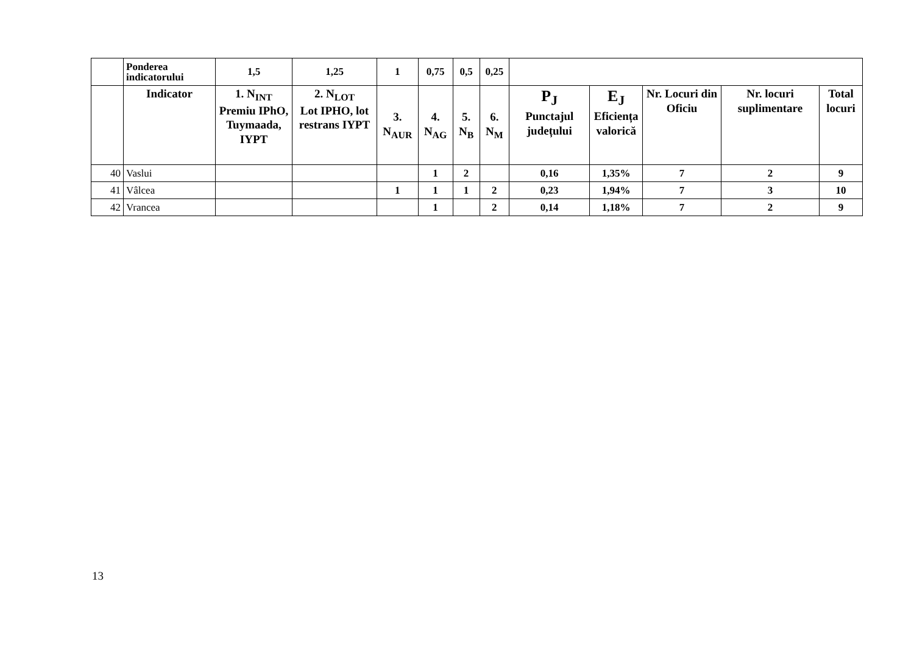| | Ponderea indicatorului | 1,5 | 1,25 | 1 | 0,75 | 0,5 | 0,25 | | | | | |
| --- | --- | --- | --- | --- | --- | --- | --- | --- | --- | --- | --- | --- |
| | Indicator | 1. N<sub>INT</sub> Premiu IPhO, Tuymaada, IYPT | 2. N<sub>LOT</sub> Lot IPHO, lot restrans IYPT | 3. N<sub>AUR</sub> | 4. N<sub>AG</sub> | 5. N<sub>B</sub> | 6. N<sub>M</sub> | P<sub>J</sub> Punctajul județului | E<sub>J</sub> Eficiența valorică | Nr. Locuri din Oficiu | Nr. locuri suplimentare | Total locuri |
| 40 | Vaslui | | | | 1 | 2 | | 0,16 | 1,35% | 7 | 2 | 9 |
| 41 | Vâlcea | | | 1 | 1 | 1 | 2 | 0,23 | 1,94% | 7 | 3 | 10 |
| 42 | Vrancea | | | | 1 | | 2 | 0,14 | 1,18% | 7 | 2 | 9 |
13